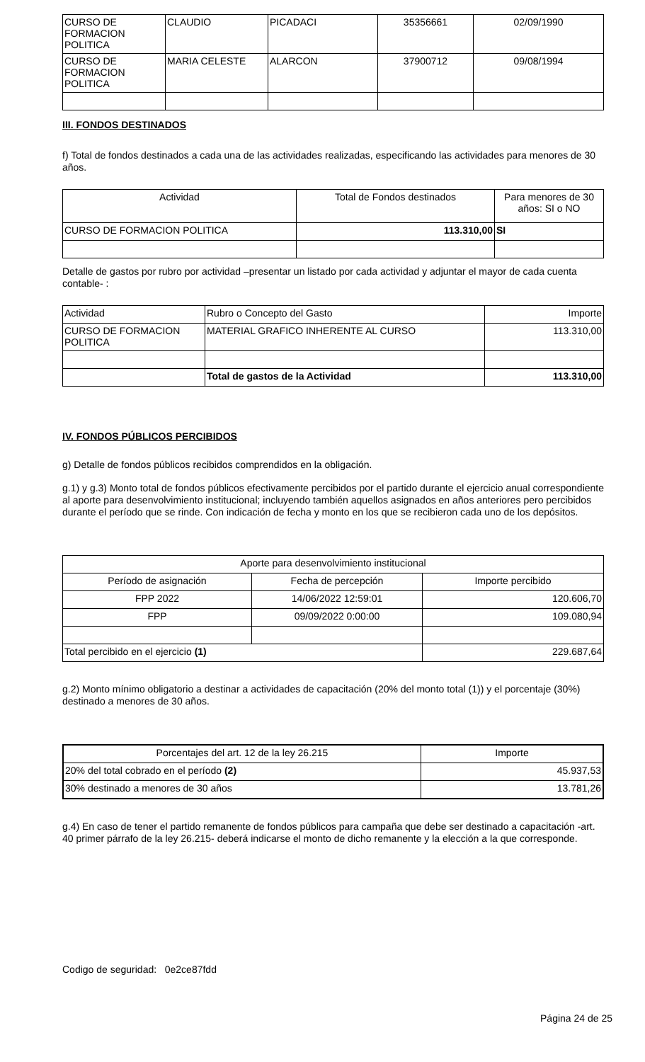| CURSO DE FORMACION POLITICA | CLAUDIO | PICADACI | 35356661 | 02/09/1990 |
| CURSO DE FORMACION POLITICA | MARIA CELESTE | ALARCON | 37900712 | 09/08/1994 |
III. FONDOS DESTINADOS
f) Total de fondos destinados a cada una de las actividades realizadas, especificando las actividades para menores de 30 años.
| Actividad | Total de Fondos destinados | Para menores de 30 años: SI o NO |
| --- | --- | --- |
| CURSO DE FORMACION POLITICA | 113.310,00 | SI |
Detalle de gastos por rubro por actividad –presentar un listado por cada actividad y adjuntar el mayor de cada cuenta contable- :
| Actividad | Rubro o Concepto del Gasto | Importe |
| CURSO DE FORMACION POLITICA | MATERIAL GRAFICO INHERENTE AL CURSO | 113.310,00 |
| | Total de gastos de la Actividad | 113.310,00 |
IV. FONDOS PÚBLICOS PERCIBIDOS
g) Detalle de fondos públicos recibidos comprendidos en la obligación.
g.1) y g.3) Monto total de fondos públicos efectivamente percibidos por el partido durante el ejercicio anual correspondiente al aporte para desenvolvimiento institucional; incluyendo también aquellos asignados en años anteriores pero percibidos durante el período que se rinde. Con indicación de fecha y monto en los que se recibieron cada uno de los depósitos.
| Aporte para desenvolvimiento institucional | | |
| Período de asignación | Fecha de percepción | Importe percibido |
| FPP 2022 | 14/06/2022 12:59:01 | 120.606,70 |
| FPP | 09/09/2022 0:00:00 | 109.080,94 |
| Total percibido en el ejercicio (1) | | 229.687,64 |
g.2) Monto mínimo obligatorio a destinar a actividades de capacitación (20% del monto total (1)) y el porcentaje (30%) destinado a menores de 30 años.
| Porcentajes del art. 12 de la ley 26.215 | Importe |
| 20% del total cobrado en el período (2) | 45.937,53 |
| 30% destinado a menores de 30 años | 13.781,26 |
g.4) En caso de tener el partido remanente de fondos públicos para campaña que debe ser destinado a capacitación -art. 40 primer párrafo de la ley 26.215- deberá indicarse el monto de dicho remanente y la elección a la que corresponde.
Codigo de seguridad: 0e2ce87fdd
Página 24 de 25